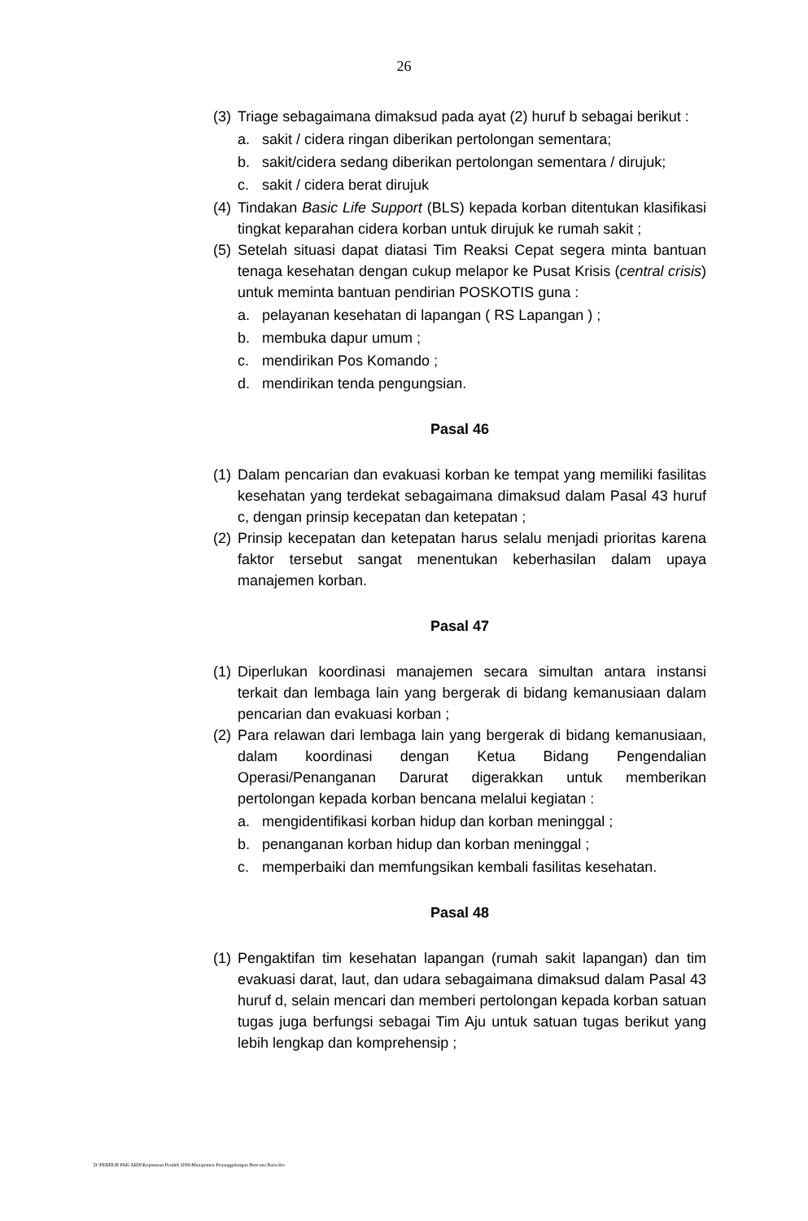26
(3) Triage sebagaimana dimaksud pada ayat (2) huruf b sebagai berikut :
a. sakit / cidera ringan diberikan pertolongan sementara;
b. sakit/cidera sedang diberikan pertolongan sementara / dirujuk;
c. sakit / cidera berat dirujuk
(4) Tindakan Basic Life Support (BLS) kepada korban ditentukan klasifikasi tingkat keparahan cidera korban untuk dirujuk ke rumah sakit ;
(5) Setelah situasi dapat diatasi Tim Reaksi Cepat segera minta bantuan tenaga kesehatan dengan cukup melapor ke Pusat Krisis (central crisis) untuk meminta bantuan pendirian POSKOTIS guna :
a. pelayanan kesehatan di lapangan ( RS Lapangan ) ;
b. membuka dapur umum ;
c. mendirikan Pos Komando ;
d. mendirikan tenda pengungsian.
Pasal 46
(1) Dalam pencarian dan evakuasi korban ke tempat yang memiliki fasilitas kesehatan yang terdekat sebagaimana dimaksud dalam Pasal 43 huruf c, dengan prinsip kecepatan dan ketepatan ;
(2) Prinsip kecepatan dan ketepatan harus selalu menjadi prioritas karena faktor tersebut sangat menentukan keberhasilan dalam upaya manajemen korban.
Pasal 47
(1) Diperlukan koordinasi manajemen secara simultan antara instansi terkait dan lembaga lain yang bergerak di bidang kemanusiaan dalam pencarian dan evakuasi korban ;
(2) Para relawan dari lembaga lain yang bergerak di bidang kemanusiaan, dalam koordinasi dengan Ketua Bidang Pengendalian Operasi/Penanganan Darurat digerakkan untuk memberikan pertolongan kepada korban bencana melalui kegiatan :
a. mengidentifikasi korban hidup dan korban meninggal ;
b. penanganan korban hidup dan korban meninggal ;
c. memperbaiki dan memfungsikan kembali fasilitas kesehatan.
Pasal 48
(1) Pengaktifan tim kesehatan lapangan (rumah sakit lapangan) dan tim evakuasi darat, laut, dan udara sebagaimana dimaksud dalam Pasal 43 huruf d, selain mencari dan memberi pertolongan kepada korban satuan tugas juga berfungsi sebagai Tim Aju untuk satuan tugas berikut yang lebih lengkap dan komprehensip ;
D:\PERBUB PAK ARIS\Keputusan Pendek 2006\Manajemen Penanggulangan Bencana Baru.doc